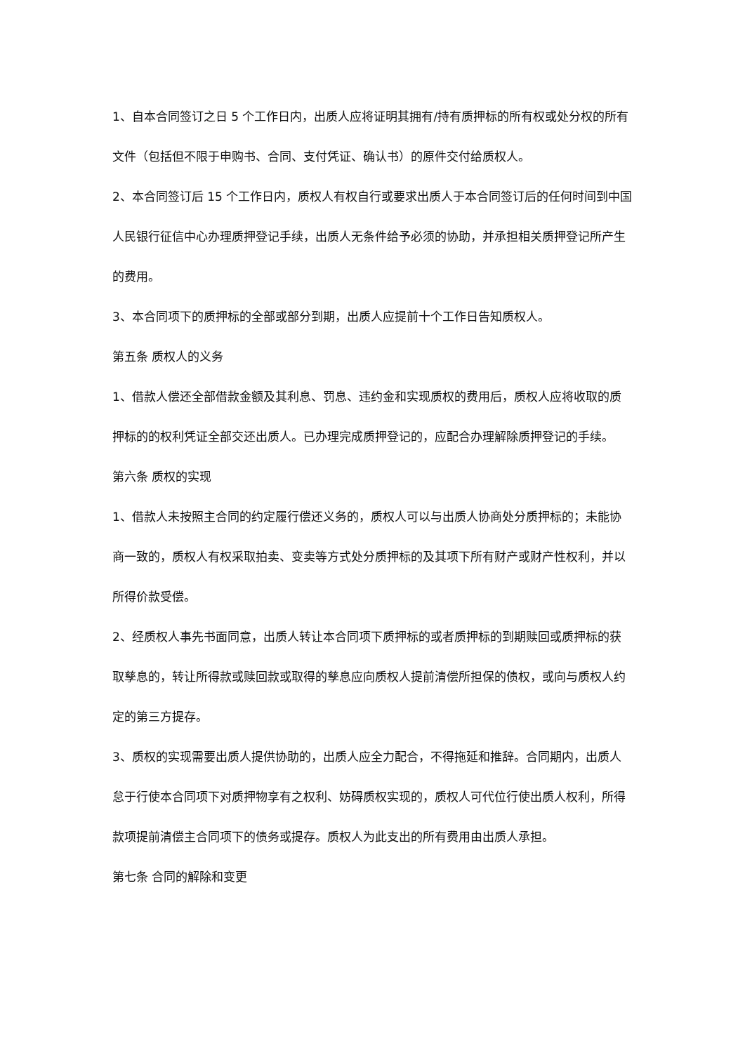1、自本合同签订之日 5 个工作日内，出质人应将证明其拥有/持有质押标的所有权或处分权的所有文件（包括但不限于申购书、合同、支付凭证、确认书）的原件交付给质权人。
2、本合同签订后 15 个工作日内，质权人有权自行或要求出质人于本合同签订后的任何时间到中国人民银行征信中心办理质押登记手续，出质人无条件给予必须的协助，并承担相关质押登记所产生的费用。
3、本合同项下的质押标的全部或部分到期，出质人应提前十个工作日告知质权人。
第五条 质权人的义务
1、借款人偿还全部借款金额及其利息、罚息、违约金和实现质权的费用后，质权人应将收取的质押标的的权利凭证全部交还出质人。已办理完成质押登记的，应配合办理解除质押登记的手续。
第六条 质权的实现
1、借款人未按照主合同的约定履行偿还义务的，质权人可以与出质人协商处分质押标的；未能协商一致的，质权人有权采取拍卖、变卖等方式处分质押标的及其项下所有财产或财产性权利，并以所得价款受偿。
2、经质权人事先书面同意，出质人转让本合同项下质押标的或者质押标的到期赎回或质押标的获取孳息的，转让所得款或赎回款或取得的孳息应向质权人提前清偿所担保的债权，或向与质权人约定的第三方提存。
3、质权的实现需要出质人提供协助的，出质人应全力配合，不得拖延和推辞。合同期内，出质人怠于行使本合同项下对质押物享有之权利、妨碍质权实现的，质权人可代位行使出质人权利，所得款项提前清偿主合同项下的债务或提存。质权人为此支出的所有费用由出质人承担。
第七条 合同的解除和变更